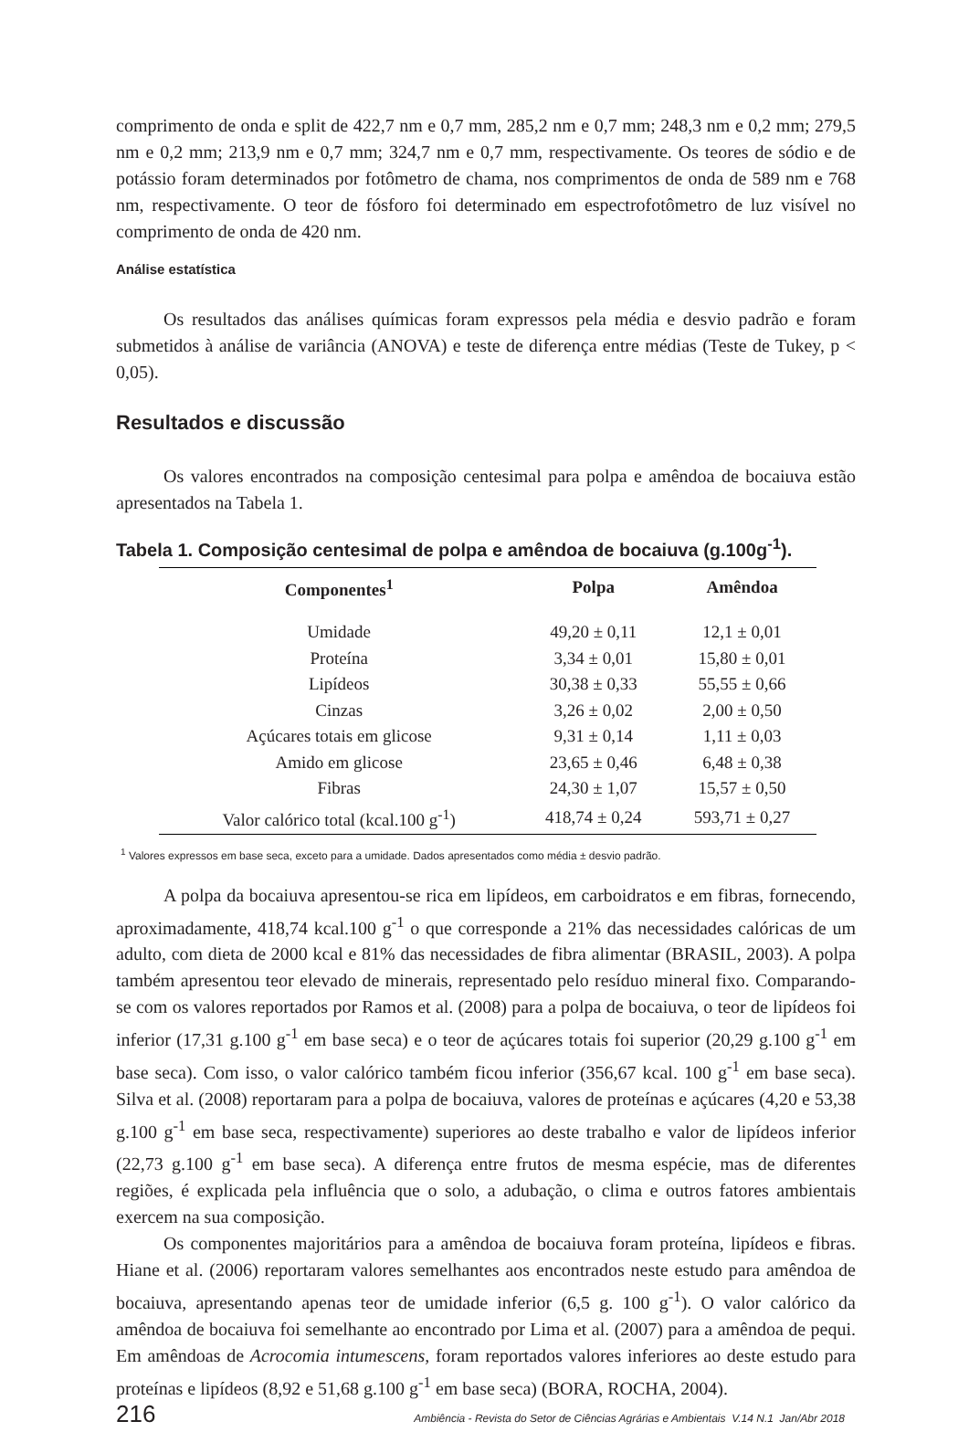comprimento de onda e split de 422,7 nm e 0,7 mm, 285,2 nm e 0,7 mm; 248,3 nm e 0,2 mm; 279,5 nm e 0,2 mm; 213,9 nm e 0,7 mm; 324,7 nm e 0,7 mm, respectivamente. Os teores de sódio e de potássio foram determinados por fotômetro de chama, nos comprimentos de onda de 589 nm e 768 nm, respectivamente. O teor de fósforo foi determinado em espectrofotômetro de luz visível no comprimento de onda de 420 nm.
Análise estatística
Os resultados das análises químicas foram expressos pela média e desvio padrão e foram submetidos à análise de variância (ANOVA) e teste de diferença entre médias (Teste de Tukey, p < 0,05).
Resultados e discussão
Os valores encontrados na composição centesimal para polpa e amêndoa de bocaiuva estão apresentados na Tabela 1.
Tabela 1. Composição centesimal de polpa e amêndoa de bocaiuva (g.100g<sup>-1</sup>).
| Componentes<sup>1</sup> | Polpa | Amêndoa |
| --- | --- | --- |
| Umidade | 49,20 ± 0,11 | 12,1 ± 0,01 |
| Proteína | 3,34 ± 0,01 | 15,80 ± 0,01 |
| Lipídeos | 30,38 ± 0,33 | 55,55 ± 0,66 |
| Cinzas | 3,26 ± 0,02 | 2,00 ± 0,50 |
| Açúcares totais em glicose | 9,31 ± 0,14 | 1,11 ± 0,03 |
| Amido em glicose | 23,65 ± 0,46 | 6,48 ± 0,38 |
| Fibras | 24,30 ± 1,07 | 15,57 ± 0,50 |
| Valor calórico total (kcal.100 g<sup>-1</sup>) | 418,74 ± 0,24 | 593,71 ± 0,27 |
<sup>1</sup> Valores expressos em base seca, exceto para a umidade. Dados apresentados como média ± desvio padrão.
A polpa da bocaiuva apresentou-se rica em lipídeos, em carboidratos e em fibras, fornecendo, aproximadamente, 418,74 kcal.100 g<sup>-1</sup> o que corresponde a 21% das necessidades calóricas de um adulto, com dieta de 2000 kcal e 81% das necessidades de fibra alimentar (BRASIL, 2003). A polpa também apresentou teor elevado de minerais, representado pelo resíduo mineral fixo. Comparando-se com os valores reportados por Ramos et al. (2008) para a polpa de bocaiuva, o teor de lipídeos foi inferior (17,31 g.100 g<sup>-1</sup> em base seca) e o teor de açúcares totais foi superior (20,29 g.100 g<sup>-1</sup> em base seca). Com isso, o valor calórico também ficou inferior (356,67 kcal. 100 g<sup>-1</sup> em base seca). Silva et al. (2008) reportaram para a polpa de bocaiuva, valores de proteínas e açúcares (4,20 e 53,38 g.100 g<sup>-1</sup> em base seca, respectivamente) superiores ao deste trabalho e valor de lipídeos inferior (22,73 g.100 g<sup>-1</sup> em base seca). A diferença entre frutos de mesma espécie, mas de diferentes regiões, é explicada pela influência que o solo, a adubação, o clima e outros fatores ambientais exercem na sua composição.
Os componentes majoritários para a amêndoa de bocaiuva foram proteína, lipídeos e fibras. Hiane et al. (2006) reportaram valores semelhantes aos encontrados neste estudo para amêndoa de bocaiuva, apresentando apenas teor de umidade inferior (6,5 g. 100 g<sup>-1</sup>). O valor calórico da amêndoa de bocaiuva foi semelhante ao encontrado por Lima et al. (2007) para a amêndoa de pequi. Em amêndoas de Acrocomia intumescens, foram reportados valores inferiores ao deste estudo para proteínas e lipídeos (8,92 e 51,68 g.100 g<sup>-1</sup> em base seca) (BORA, ROCHA, 2004).
216 Ambiência - Revista do Setor de Ciências Agrárias e Ambientais V.14 N.1 Jan/Abr 2018